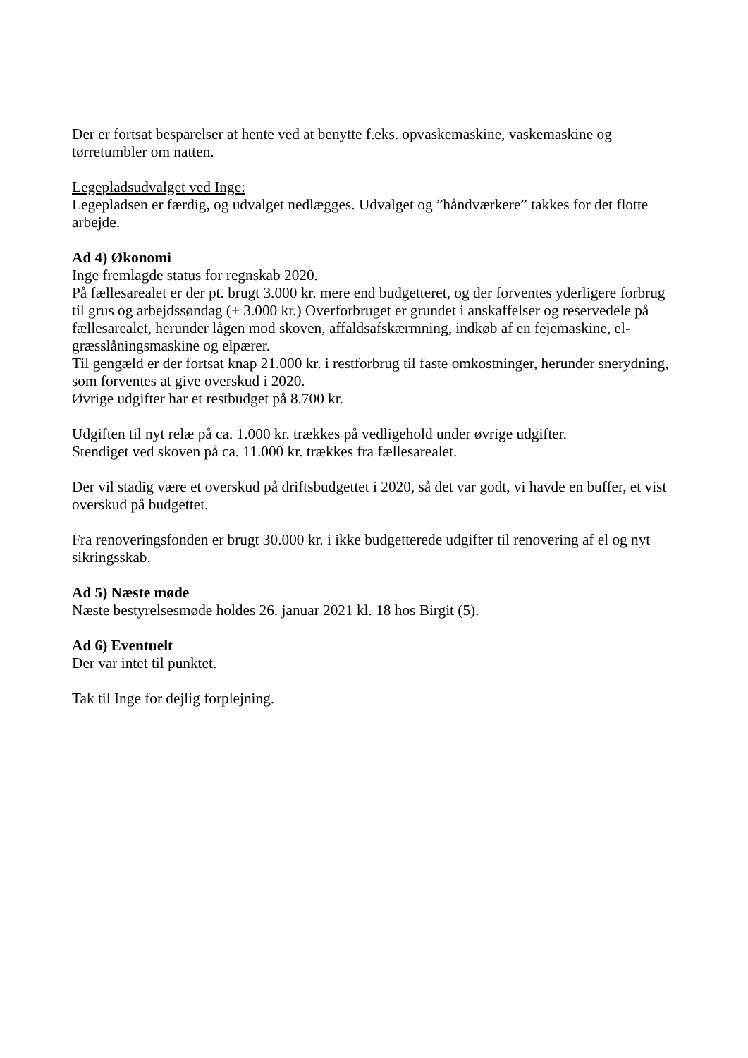Der er fortsat besparelser at hente ved at benytte f.eks. opvaskemaskine, vaskemaskine og tørretumbler om natten.
Legepladsudvalget ved Inge:
Legepladsen er færdig, og udvalget nedlægges. Udvalget og ”håndværkere” takkes for det flotte arbejde.
Ad 4) Økonomi
Inge fremlagde status for regnskab 2020.
På fællesarealet er der pt. brugt 3.000 kr. mere end budgetteret, og der forventes yderligere forbrug til grus og arbejdssøndag (+ 3.000 kr.) Overforbruget er grundet i anskaffelser og reservedele på fællesarealet, herunder lågen mod skoven, affaldsafskærmning, indkøb af en fejemaskine, el-græsslåningsmaskine og elpærer.
Til gengæld er der fortsat knap 21.000 kr. i restforbrug til faste omkostninger, herunder snerydning, som forventes at give overskud i 2020.
Øvrige udgifter har et restbudget på 8.700 kr.
Udgiften til nyt relæ på ca. 1.000 kr. trækkes på vedligehold under øvrige udgifter.
Stendiget ved skoven på ca. 11.000 kr. trækkes fra fællesarealet.
Der vil stadig være et overskud på driftsbudgettet i 2020, så det var godt, vi havde en buffer, et vist overskud på budgettet.
Fra renoveringsfonden er brugt 30.000 kr. i ikke budgetterede udgifter til renovering af el og nyt sikringsskab.
Ad 5) Næste møde
Næste bestyrelsesmøde holdes 26. januar 2021 kl. 18 hos Birgit (5).
Ad 6) Eventuelt
Der var intet til punktet.
Tak til Inge for dejlig forplejning.